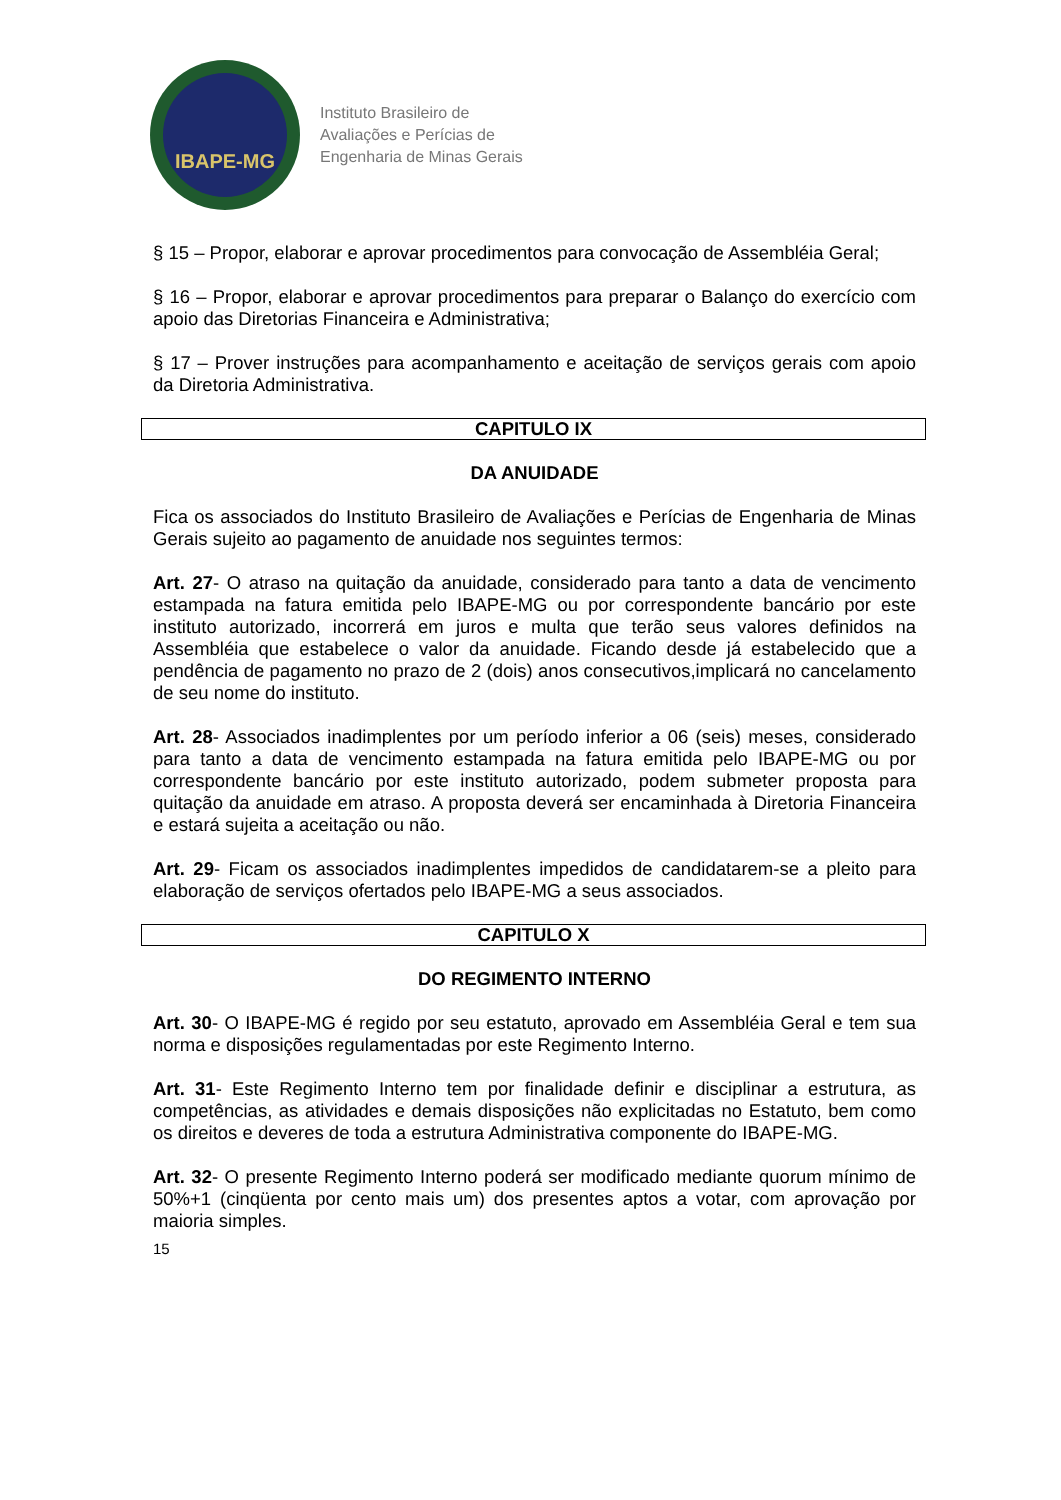IBAPE-MG
Instituto Brasileiro de
Avaliações e Perícias de
Engenharia de Minas Gerais
§ 15 – Propor, elaborar e aprovar procedimentos para convocação de Assembléia Geral;
§ 16 – Propor, elaborar e aprovar procedimentos para preparar o Balanço do exercício com apoio das Diretorias Financeira e Administrativa;
§ 17 – Prover instruções para acompanhamento e aceitação de serviços gerais com apoio da Diretoria Administrativa.
CAPITULO IX
DA ANUIDADE
Fica os associados do Instituto Brasileiro de Avaliações e Perícias de Engenharia de Minas Gerais sujeito ao pagamento de anuidade nos seguintes termos:
Art. 27- O atraso na quitação da anuidade, considerado para tanto a data de vencimento estampada na fatura emitida pelo IBAPE-MG ou por correspondente bancário por este instituto autorizado, incorrerá em juros e multa que terão seus valores definidos na Assembléia que estabelece o valor da anuidade. Ficando desde já estabelecido que a pendência de pagamento no prazo de 2 (dois) anos consecutivos,implicará no cancelamento de seu nome do instituto.
Art. 28- Associados inadimplentes por um período inferior a 06 (seis) meses, considerado para tanto a data de vencimento estampada na fatura emitida pelo IBAPE-MG ou por correspondente bancário por este instituto autorizado, podem submeter proposta para quitação da anuidade em atraso. A proposta deverá ser encaminhada à Diretoria Financeira e estará sujeita a aceitação ou não.
Art. 29- Ficam os associados inadimplentes impedidos de candidatarem-se a pleito para elaboração de serviços ofertados pelo IBAPE-MG a seus associados.
CAPITULO X
DO REGIMENTO INTERNO
Art. 30- O IBAPE-MG é regido por seu estatuto, aprovado em Assembléia Geral e tem sua norma e disposições regulamentadas por este Regimento Interno.
Art. 31- Este Regimento Interno tem por finalidade definir e disciplinar a estrutura, as competências, as atividades e demais disposições não explicitadas no Estatuto, bem como os direitos e deveres de toda a estrutura Administrativa componente do IBAPE-MG.
Art. 32- O presente Regimento Interno poderá ser modificado mediante quorum mínimo de 50%+1 (cinqüenta por cento mais um) dos presentes aptos a votar, com aprovação por maioria simples.
15